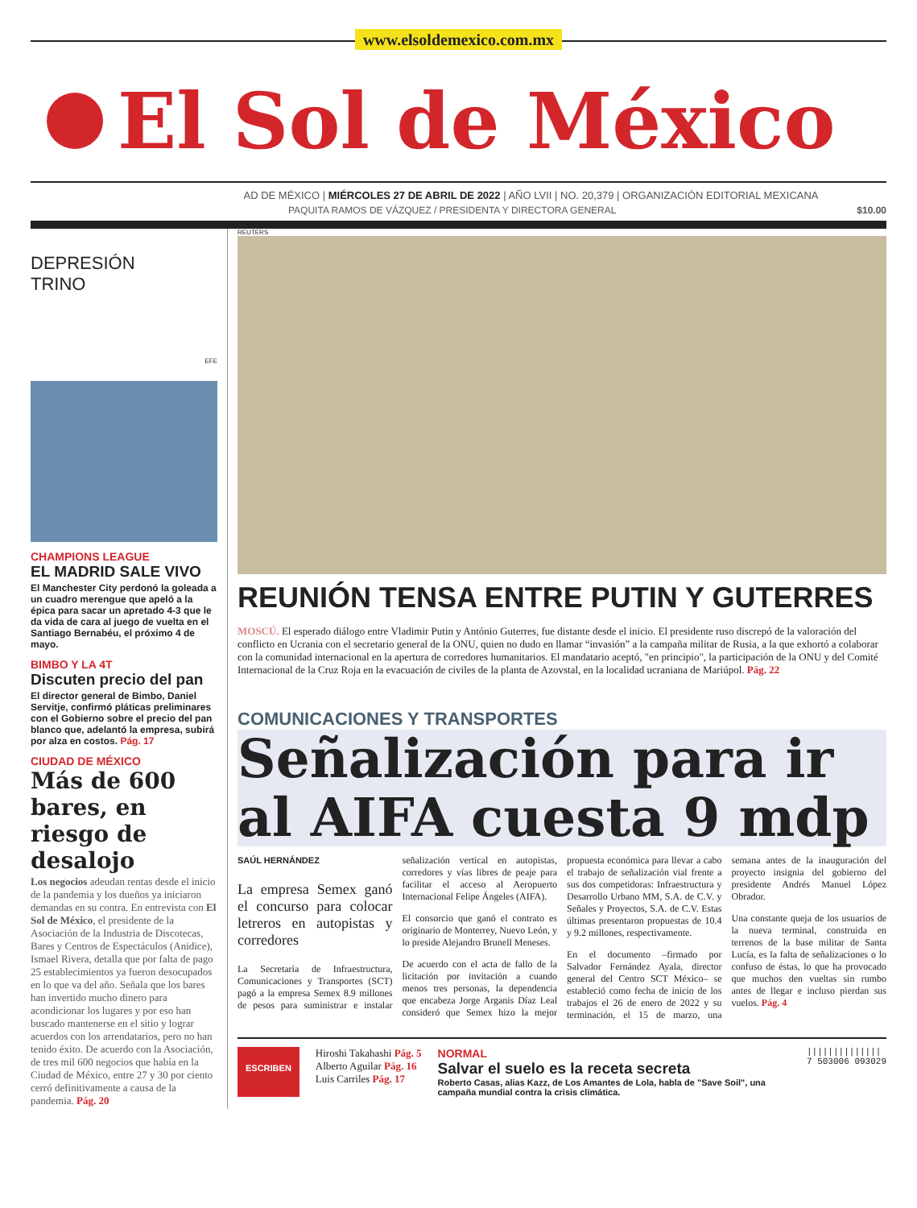www.elsoldemexico.com.mx
El Sol de México
AD DE MÉXICO | MIÉRCOLES 27 DE ABRIL DE 2022 | AÑO LVII | NO. 20,379 | ORGANIZACIÓN EDITORIAL MEXICANA
PAQUITA RAMOS DE VÁZQUEZ / PRESIDENTA Y DIRECTORA GENERAL $10.00
DEPRESIÓN
TRINO
EFE
CHAMPIONS LEAGUE
EL MADRID SALE VIVO
El Manchester City perdonó la goleada a un cuadro merengue que apeló a la épica para sacar un apretado 4-3 que le da vida de cara al juego de vuelta en el Santiago Bernabéu, el próximo 4 de mayo.
BIMBO Y LA 4T
Discuten precio del pan
El director general de Bimbo, Daniel Servitje, confirmó pláticas preliminares con el Gobierno sobre el precio del pan blanco que, adelantó la empresa, subirá por alza en costos. Pág. 17
CIUDAD DE MÉXICO
Más de 600 bares, en riesgo de desalojo
Los negocios adeudan rentas desde el inicio de la pandemia y los dueños ya iniciaron demandas en su contra. En entrevista con El Sol de México, el presidente de la Asociación de la Industria de Discotecas, Bares y Centros de Espectáculos (Anidice), Ismael Rivera, detalla que por falta de pago 25 establecimientos ya fueron desocupados en lo que va del año. Señala que los bares han invertido mucho dinero para acondicionar los lugares y por eso han buscado mantenerse en el sitio y lograr acuerdos con los arrendatarios, pero no han tenido éxito. De acuerdo con la Asociación, de tres mil 600 negocios que había en la Ciudad de México, entre 27 y 30 por ciento cerró definitivamente a causa de la pandemia. Pág. 20
REUTERS
REUNIÓN TENSA ENTRE PUTIN Y GUTERRES
MOSCÚ. El esperado diálogo entre Vladimir Putin y António Guterres, fue distante desde el inicio. El presidente ruso discrepó de la valoración del conflicto en Ucrania con el secretario general de la ONU, quien no dudo en llamar “invasión” a la campaña militar de Rusia, a la que exhortó a colaborar con la comunidad internacional en la apertura de corredores humanitarios. El mandatario aceptó, "en principio", la participación de la ONU y del Comité Internacional de la Cruz Roja en la evacuación de civiles de la planta de Azovstal, en la localidad ucraniana de Mariúpol. Pág. 22
COMUNICACIONES Y TRANSPORTES
Señalización para ir al AIFA cuesta 9 mdp
SAÚL HERNÁNDEZ
La empresa Semex ganó el concurso para colocar letreros en autopistas y corredores
La Secretaría de Infraestructura, Comunicaciones y Transportes (SCT) pagó a la empresa Semex 8.9 millones de pesos para suministrar e instalar señalización vertical en autopistas, corredores y vías libres de peaje para facilitar el acceso al Aeropuerto Internacional Felipe Ángeles (AIFA).
El consorcio que ganó el contrato es originario de Monterrey, Nuevo León, y lo preside Alejandro Brunell Meneses.
De acuerdo con el acta de fallo de la licitación por invitación a cuando menos tres personas, la dependencia que encabeza Jorge Arganis Díaz Leal consideró que Semex hizo la mejor propuesta económica para llevar a cabo el trabajo de señalización vial frente a sus dos competidoras: Infraestructura y Desarrollo Urbano MM, S.A. de C.V. y Señales y Proyectos, S.A. de C.V. Estas últimas presentaron propuestas de 10.4 y 9.2 millones, respectivamente.
En el documento –firmado por Salvador Fernández Ayala, director general del Centro SCT México– se estableció como fecha de inicio de los trabajos el 26 de enero de 2022 y su terminación, el 15 de marzo, una semana antes de la inauguración del proyecto insignia del gobierno del presidente Andrés Manuel López Obrador.
Una constante queja de los usuarios de la nueva terminal, construida en terrenos de la base militar de Santa Lucía, es la falta de señalizaciones o lo confuso de éstas, lo que ha provocado que muchos den vueltas sin rumbo antes de llegar e incluso pierdan sus vuelos. Pág. 4
ESCRIBEN
Hiroshi Takahashi Pág. 5
Alberto Aguilar Pág. 16
Luis Carriles Pág. 17
NORMAL
Salvar el suelo es la receta secreta
Roberto Casas, alias Kazz, de Los Amantes de Lola, habla de "Save Soil", una campaña mundial contra la crisis climática.
||||||||||||||
7 503006 093029